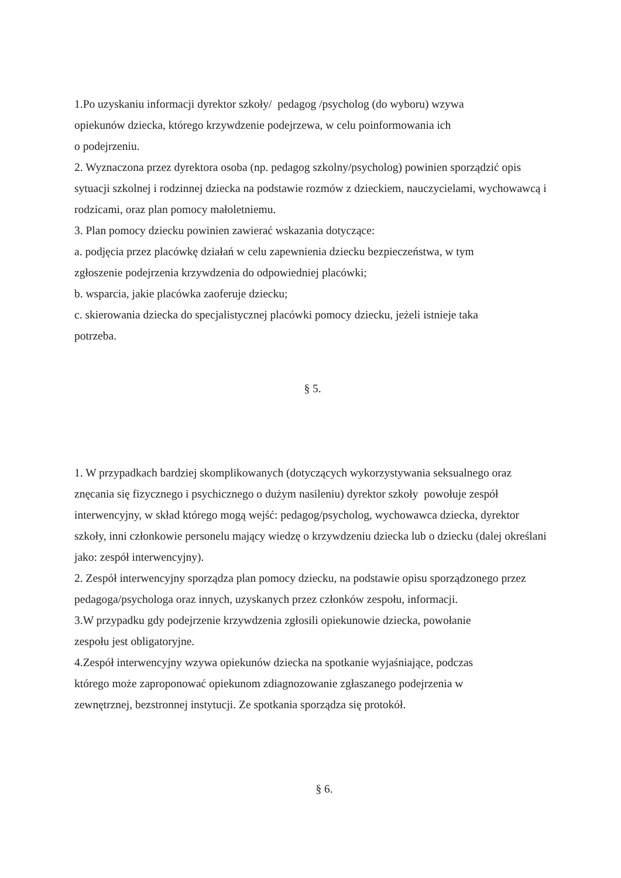1.Po uzyskaniu informacji dyrektor szkoły/ pedagog /psycholog (do wyboru) wzywa
opiekunów dziecka, którego krzywdzenie podejrzewa, w celu poinformowania ich
o podejrzeniu.
2. Wyznaczona przez dyrektora osoba (np. pedagog szkolny/psycholog) powinien sporządzić opis sytuacji szkolnej i rodzinnej dziecka na podstawie rozmów z dzieckiem, nauczycielami, wychowawcą i rodzicami, oraz plan pomocy małoletniemu.
3. Plan pomocy dziecku powinien zawierać wskazania dotyczące:
a. podjęcia przez placówkę działań w celu zapewnienia dziecku bezpieczeństwa, w tym
zgłoszenie podejrzenia krzywdzenia do odpowiedniej placówki;
b. wsparcia, jakie placówka zaoferuje dziecku;
c. skierowania dziecka do specjalistycznej placówki pomocy dziecku, jeżeli istnieje taka
potrzeba.
§ 5.
1. W przypadkach bardziej skomplikowanych (dotyczących wykorzystywania seksualnego oraz znęcania się fizycznego i psychicznego o dużym nasileniu) dyrektor szkoły powołuje zespół interwencyjny, w skład którego mogą wejść: pedagog/psycholog, wychowawca dziecka, dyrektor szkoły, inni członkowie personelu mający wiedzę o krzywdzeniu dziecka lub o dziecku (dalej określani jako: zespół interwencyjny).
2. Zespół interwencyjny sporządza plan pomocy dziecku, na podstawie opisu sporządzonego przez pedagoga/psychologa oraz innych, uzyskanych przez członków zespołu, informacji.
3.W przypadku gdy podejrzenie krzywdzenia zgłosili opiekunowie dziecka, powołanie
zespołu jest obligatoryjne.
4.Zespół interwencyjny wzywa opiekunów dziecka na spotkanie wyjaśniające, podczas
którego może zaproponować opiekunom zdiagnozowanie zgłaszanego podejrzenia w
zewnętrznej, bezstronnej instytucji. Ze spotkania sporządza się protokół.
§ 6.